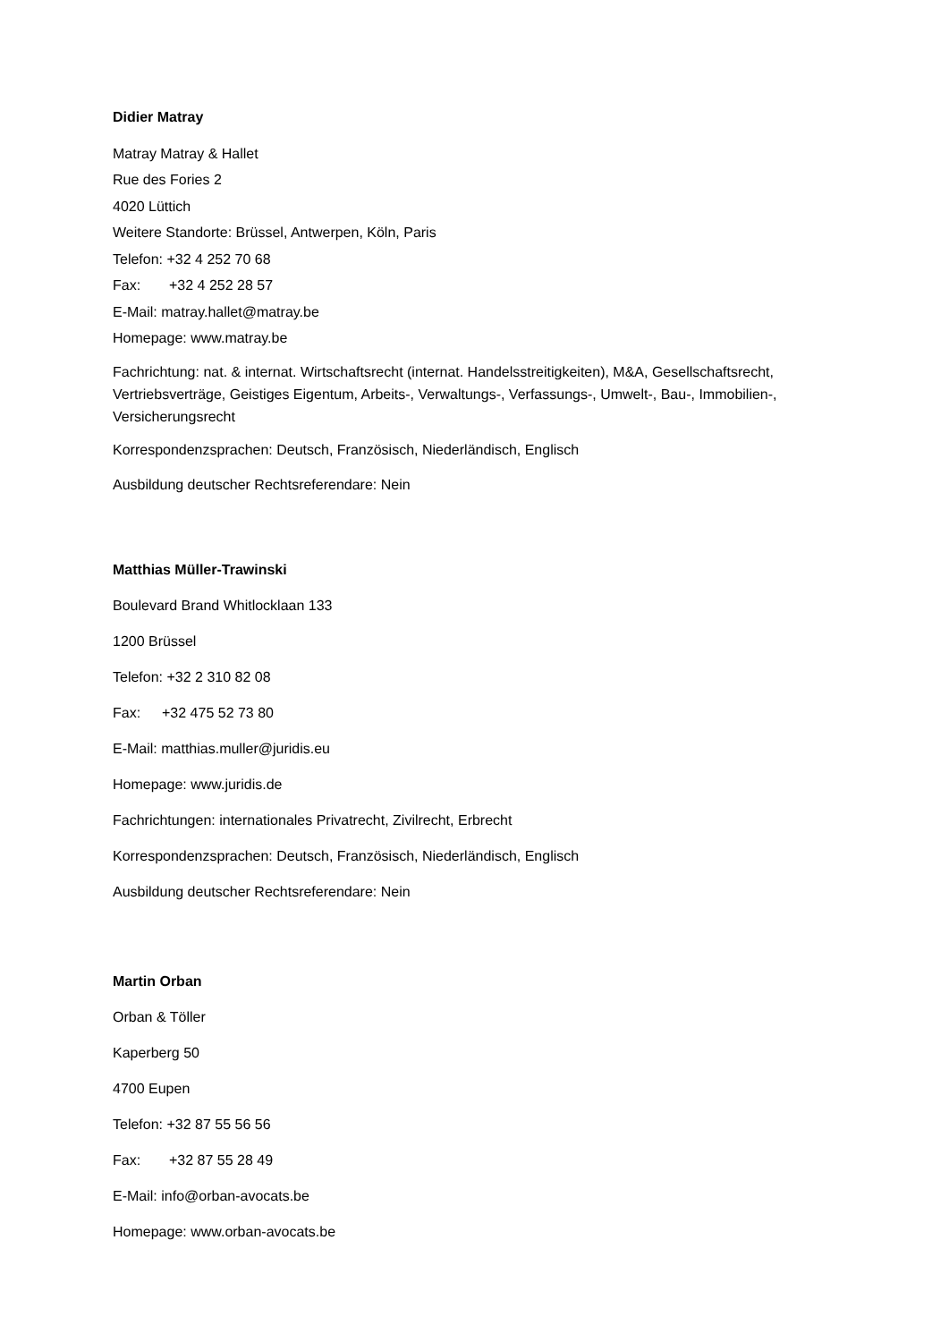Didier Matray
Matray Matray & Hallet
Rue des Fories 2
4020 Lüttich
Weitere Standorte: Brüssel, Antwerpen, Köln, Paris
Telefon: +32 4 252 70 68
Fax: +32 4 252 28 57
E-Mail: matray.hallet@matray.be
Homepage: www.matray.be
Fachrichtung: nat. & internat. Wirtschaftsrecht (internat. Handelsstreitigkeiten), M&A, Gesellschaftsrecht, Vertriebsverträge, Geistiges Eigentum, Arbeits-, Verwaltungs-, Verfassungs-, Umwelt-, Bau-, Immobilien-, Versicherungsrecht
Korrespondenzsprachen: Deutsch, Französisch, Niederländisch, Englisch
Ausbildung deutscher Rechtsreferendare: Nein
Matthias Müller-Trawinski
Boulevard Brand Whitlocklaan 133
1200 Brüssel
Telefon: +32 2 310 82 08
Fax: +32 475 52 73 80
E-Mail: matthias.muller@juridis.eu
Homepage: www.juridis.de
Fachrichtungen: internationales Privatrecht, Zivilrecht, Erbrecht
Korrespondenzsprachen: Deutsch, Französisch, Niederländisch, Englisch
Ausbildung deutscher Rechtsreferendare: Nein
Martin Orban
Orban & Töller
Kaperberg 50
4700 Eupen
Telefon: +32 87 55 56 56
Fax: +32 87 55 28 49
E-Mail: info@orban-avocats.be
Homepage: www.orban-avocats.be